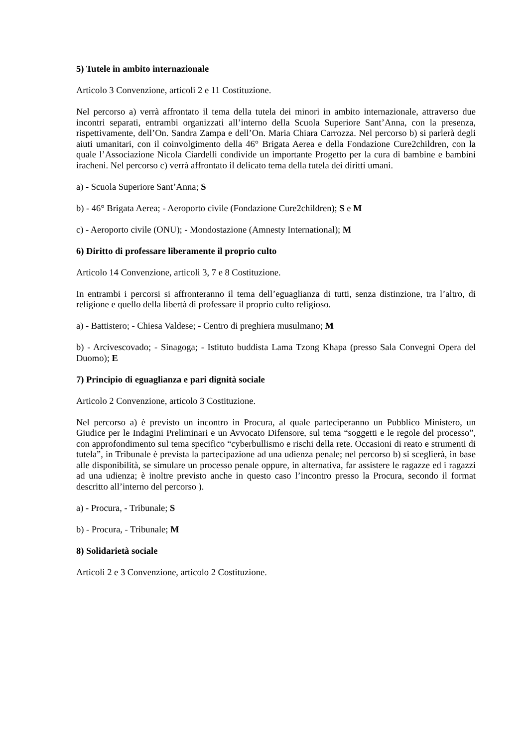5) Tutele in ambito internazionale
Articolo 3 Convenzione, articoli 2 e 11 Costituzione.
Nel percorso a) verrà affrontato il tema della tutela dei minori in ambito internazionale, attraverso due incontri separati, entrambi organizzati all’interno della Scuola Superiore Sant’Anna, con la presenza, rispettivamente, dell’On. Sandra Zampa e dell’On. Maria Chiara Carrozza. Nel percorso b) si parlerà degli aiuti umanitari, con il coinvolgimento della 46° Brigata Aerea e della Fondazione Cure2children, con la quale l’Associazione Nicola Ciardelli condivide un importante Progetto per la cura di bambine e bambini iracheni. Nel percorso c) verrà affrontato il delicato tema della tutela dei diritti umani.
a) - Scuola Superiore Sant’Anna; S
b) - 46° Brigata Aerea; - Aeroporto civile (Fondazione Cure2children); S e M
c) - Aeroporto civile (ONU); - Mondostazione (Amnesty International); M
6) Diritto di professare liberamente il proprio culto
Articolo 14 Convenzione, articoli 3, 7 e 8 Costituzione.
In entrambi i percorsi si affronteranno il tema dell’eguaglianza di tutti, senza distinzione, tra l’altro, di religione e quello della libertà di professare il proprio culto religioso.
a) - Battistero; - Chiesa Valdese; - Centro di preghiera musulmano; M
b) - Arcivescovado; - Sinagoga; - Istituto buddista Lama Tzong Khapa (presso Sala Convegni Opera del Duomo); E
7) Principio di eguaglianza e pari dignità sociale
Articolo 2 Convenzione, articolo 3 Costituzione.
Nel percorso a) è previsto un incontro in Procura, al quale parteciperanno un Pubblico Ministero, un Giudice per le Indagini Preliminari e un Avvocato Difensore, sul tema “soggetti e le regole del processo”, con approfondimento sul tema specifico “cyberbullismo e rischi della rete. Occasioni di reato e strumenti di tutela”, in Tribunale è prevista la partecipazione ad una udienza penale; nel percorso b) si sceglierà, in base alle disponibilità, se simulare un processo penale oppure, in alternativa, far assistere le ragazze ed i ragazzi ad una udienza; è inoltre previsto anche in questo caso l’incontro presso la Procura, secondo il format descritto all’interno del percorso ).
a) - Procura, - Tribunale; S
b) - Procura, - Tribunale; M
8) Solidarietà sociale
Articoli 2 e 3 Convenzione, articolo 2 Costituzione.